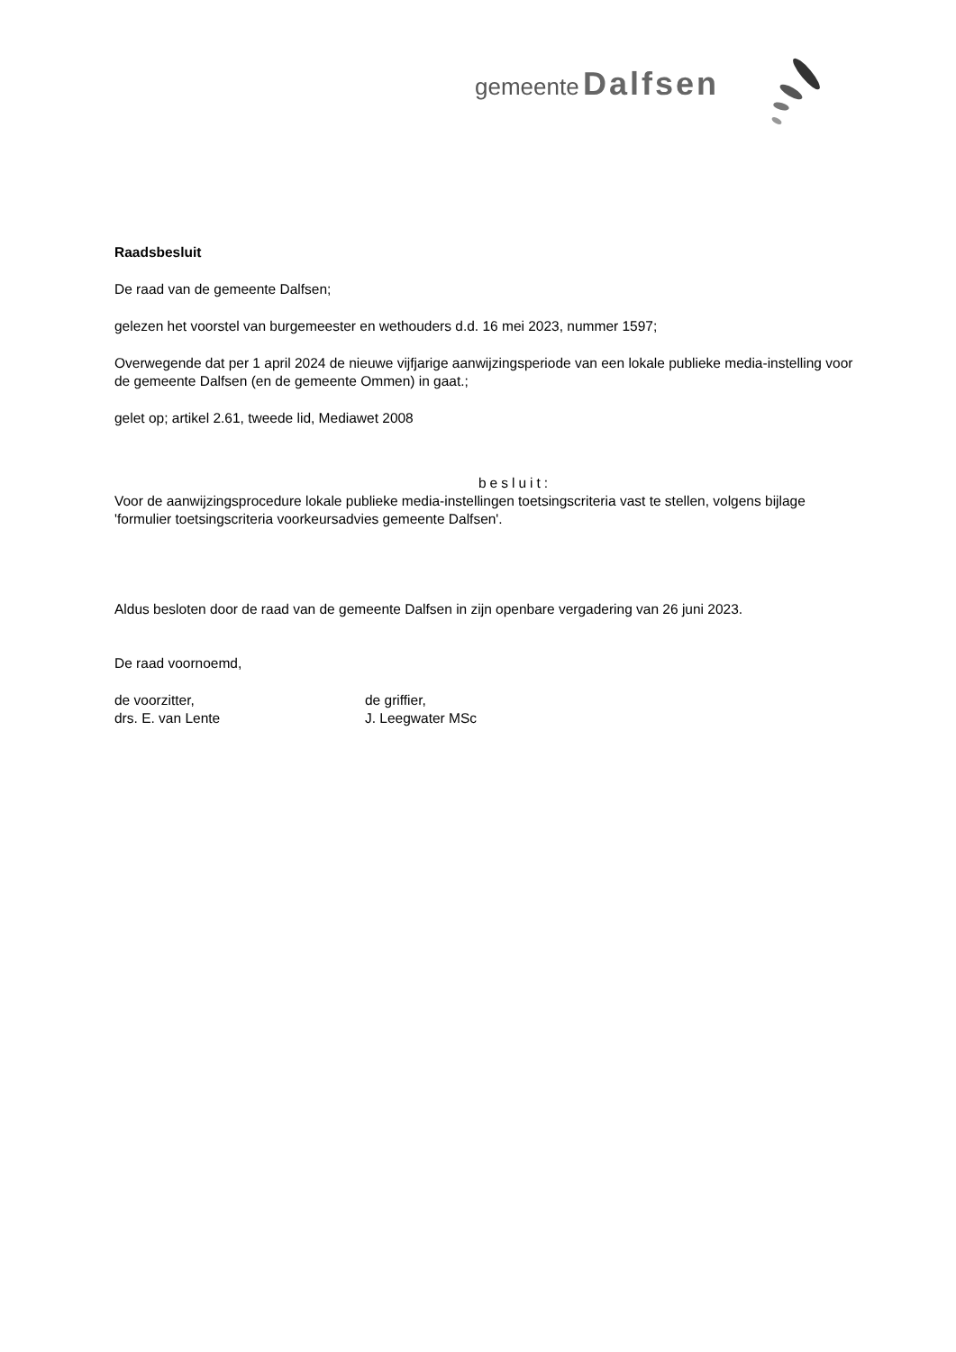gemeente Dalfsen
Raadsbesluit
De raad van de gemeente Dalfsen;
gelezen het voorstel van burgemeester en wethouders d.d. 16 mei 2023, nummer 1597;
Overwegende dat per 1 april 2024 de nieuwe vijfjarige aanwijzingsperiode van een lokale publieke media-instelling voor de gemeente Dalfsen (en de gemeente Ommen) in gaat.;
gelet op; artikel 2.61, tweede lid, Mediawet 2008
besluit:
Voor de aanwijzingsprocedure lokale publieke media-instellingen toetsingscriteria vast te stellen, volgens bijlage 'formulier toetsingscriteria voorkeursadvies gemeente Dalfsen'.
Aldus besloten door de raad van de gemeente Dalfsen in zijn openbare vergadering van 26 juni 2023.
De raad voornoemd,
de voorzitter,
drs. E. van Lente
de griffier,
J. Leegwater MSc